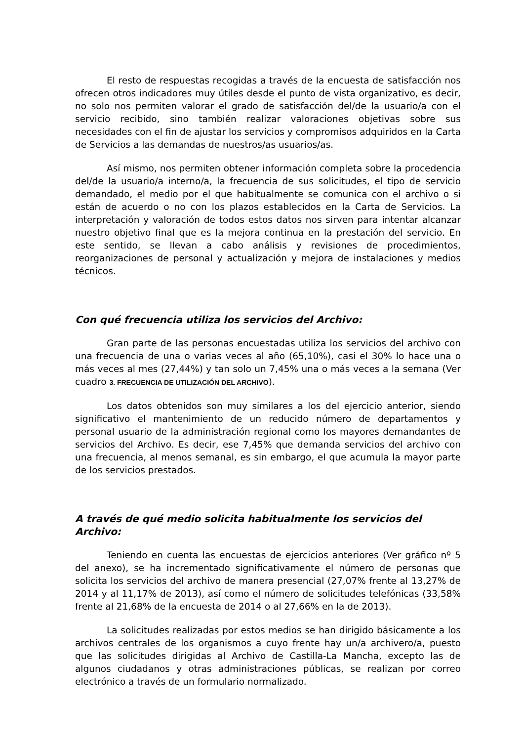El resto de respuestas recogidas a través de la encuesta de satisfacción nos ofrecen otros indicadores muy útiles desde el punto de vista organizativo, es decir, no solo nos permiten valorar el grado de satisfacción del/de la usuario/a con el servicio recibido, sino también realizar valoraciones objetivas sobre sus necesidades con el fin de ajustar los servicios y compromisos adquiridos en la Carta de Servicios a las demandas de nuestros/as usuarios/as.
Así mismo, nos permiten obtener información completa sobre la procedencia del/de la usuario/a interno/a, la frecuencia de sus solicitudes, el tipo de servicio demandado, el medio por el que habitualmente se comunica con el archivo o si están de acuerdo o no con los plazos establecidos en la Carta de Servicios. La interpretación y valoración de todos estos datos nos sirven para intentar alcanzar nuestro objetivo final que es la mejora continua en la prestación del servicio. En este sentido, se llevan a cabo análisis y revisiones de procedimientos, reorganizaciones de personal y actualización y mejora de instalaciones y medios técnicos.
Con qué frecuencia utiliza los servicios del Archivo:
Gran parte de las personas encuestadas utiliza los servicios del archivo con una frecuencia de una o varias veces al año (65,10%), casi el 30% lo hace una o más veces al mes (27,44%) y tan solo un 7,45% una o más veces a la semana (Ver cuadro 3. FRECUENCIA DE UTILIZACIÓN DEL ARCHIVO).
Los datos obtenidos son muy similares a los del ejercicio anterior, siendo significativo el mantenimiento de un reducido número de departamentos y personal usuario de la administración regional como los mayores demandantes de servicios del Archivo. Es decir, ese 7,45% que demanda servicios del archivo con una frecuencia, al menos semanal, es sin embargo, el que acumula la mayor parte de los servicios prestados.
A través de qué medio solicita habitualmente los servicios del Archivo:
Teniendo en cuenta las encuestas de ejercicios anteriores (Ver gráfico nº 5 del anexo), se ha incrementado significativamente el número de personas que solicita los servicios del archivo de manera presencial (27,07% frente al 13,27% de 2014 y al 11,17% de 2013), así como el número de solicitudes telefónicas (33,58% frente al 21,68% de la encuesta de 2014 o al 27,66% en la de 2013).
La solicitudes realizadas por estos medios se han dirigido básicamente a los archivos centrales de los organismos a cuyo frente hay un/a archivero/a, puesto que las solicitudes dirigidas al Archivo de Castilla-La Mancha, excepto las de algunos ciudadanos y otras administraciones públicas, se realizan por correo electrónico a través de un formulario normalizado.